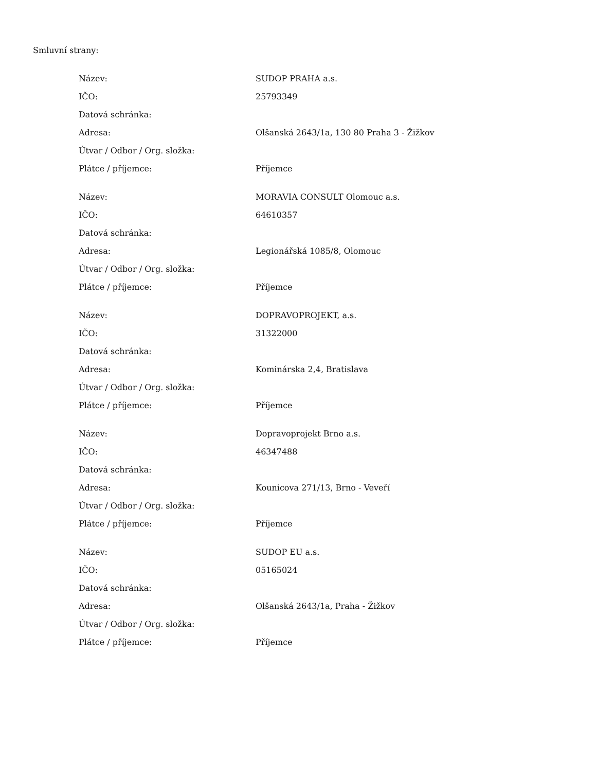Smluvní strany:
| Název: | SUDOP PRAHA a.s. |
| IČO: | 25793349 |
| Datová schránka: | |
| Adresa: | Olšanská 2643/1a, 130 80 Praha 3 - Žižkov |
| Útvar / Odbor / Org. složka: | |
| Plátce / příjemce: | Příjemce |
| Název: | MORAVIA CONSULT Olomouc a.s. |
| IČO: | 64610357 |
| Datová schránka: | |
| Adresa: | Legionářská 1085/8, Olomouc |
| Útvar / Odbor / Org. složka: | |
| Plátce / příjemce: | Příjemce |
| Název: | DOPRAVOPROJEKT, a.s. |
| IČO: | 31322000 |
| Datová schránka: | |
| Adresa: | Kominárska 2,4, Bratislava |
| Útvar / Odbor / Org. složka: | |
| Plátce / příjemce: | Příjemce |
| Název: | Dopravoprojekt Brno a.s. |
| IČO: | 46347488 |
| Datová schránka: | |
| Adresa: | Kounicova 271/13, Brno - Veveří |
| Útvar / Odbor / Org. složka: | |
| Plátce / příjemce: | Příjemce |
| Název: | SUDOP EU a.s. |
| IČO: | 05165024 |
| Datová schránka: | |
| Adresa: | Olšanská 2643/1a, Praha - Žižkov |
| Útvar / Odbor / Org. složka: | |
| Plátce / příjemce: | Příjemce |